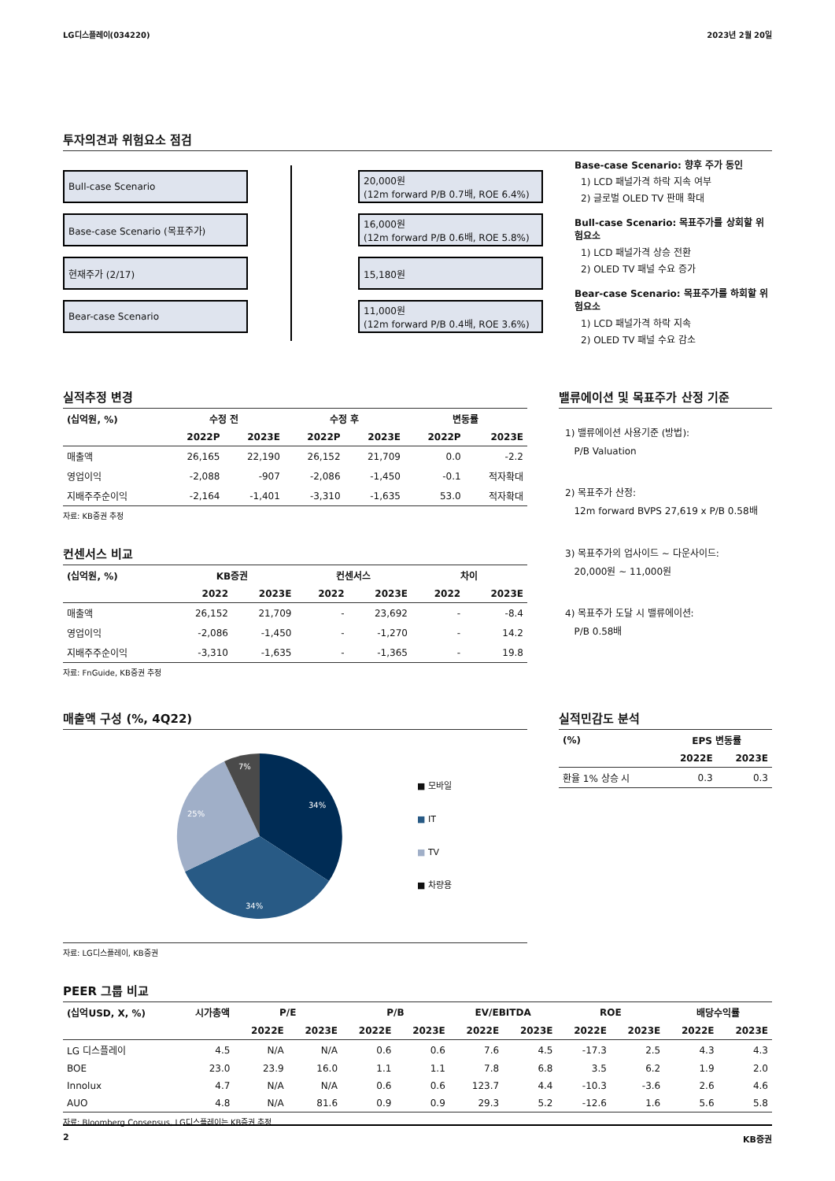LG디스플레이(034220) 2023년 2월 20일
투자의견과 위험요소 점검
Bull-case Scenario
Base-case Scenario (목표주가)
현재주가 (2/17)
Bear-case Scenario
20,000원
(12m forward P/B 0.7배, ROE 6.4%)
16,000원
(12m forward P/B 0.6배, ROE 5.8%)
15,180원
11,000원
(12m forward P/B 0.4배, ROE 3.6%)
Base-case Scenario: 향후 주가 동인
1) LCD 패널가격 하락 지속 여부
2) 글로벌 OLED TV 판매 확대
Bull-case Scenario: 목표주가를 상회할 위험요소
1) LCD 패널가격 상승 전환
2) OLED TV 패널 수요 증가
Bear-case Scenario: 목표주가를 하회할 위험요소
1) LCD 패널가격 하락 지속
2) OLED TV 패널 수요 감소
실적추정 변경
| (십억원, %) | 수정 전 | | 수정 후 | | 변동률 | |
| --- | --- | --- | --- | --- | --- | --- |
| | 2022P | 2023E | 2022P | 2023E | 2022P | 2023E |
| 매출액 | 26,165 | 22,190 | 26,152 | 21,709 | 0.0 | -2.2 |
| 영업이익 | -2,088 | -907 | -2,086 | -1,450 | -0.1 | 적자확대 |
| 지배주주순이익 | -2,164 | -1,401 | -3,310 | -1,635 | 53.0 | 적자확대 |
자료: KB증권 추정
컨센서스 비교
| (십억원, %) | KB증권 | | 컨센서스 | | 차이 | |
| --- | --- | --- | --- | --- | --- | --- |
| | 2022 | 2023E | 2022 | 2023E | 2022 | 2023E |
| 매출액 | 26,152 | 21,709 | - | 23,692 | - | -8.4 |
| 영업이익 | -2,086 | -1,450 | - | -1,270 | - | 14.2 |
| 지배주주순이익 | -3,310 | -1,635 | - | -1,365 | - | 19.8 |
자료: FnGuide, KB증권 추정
밸류에이션 및 목표주가 산정 기준
1) 밸류에이션 사용기준 (방법):
P/B Valuation
2) 목표주가 산정:
12m forward BVPS 27,619 x P/B 0.58배
3) 목표주가의 업사이드 ~ 다운사이드:
20,000원 ~ 11,000원
4) 목표주가 도달 시 밸류에이션:
P/B 0.58배
매출액 구성 (%, 4Q22)
34%
34%
25%
7%
■ 모바일
■ IT
■ TV
■ 차량용
자료: LG디스플레이, KB증권
실적민감도 분석
| (%) | EPS 변동률 | |
| --- | --- | --- |
| | 2022E | 2023E |
| 환율 1% 상승 시 | 0.3 | 0.3 |
PEER 그룹 비교
| (십억USD, X, %) | 시가총액 | P/E | | P/B | | EV/EBITDA | | ROE | | 배당수익률 | |
| --- | --- | --- | --- | --- | --- | --- | --- | --- | --- | --- | --- |
| | | 2022E | 2023E | 2022E | 2023E | 2022E | 2023E | 2022E | 2023E | 2022E | 2023E |
| LG 디스플레이 | 4.5 | N/A | N/A | 0.6 | 0.6 | 7.6 | 4.5 | -17.3 | 2.5 | 4.3 | 4.3 |
| BOE | 23.0 | 23.9 | 16.0 | 1.1 | 1.1 | 7.8 | 6.8 | 3.5 | 6.2 | 1.9 | 2.0 |
| Innolux | 4.7 | N/A | N/A | 0.6 | 0.6 | 123.7 | 4.4 | -10.3 | -3.6 | 2.6 | 4.6 |
| AUO | 4.8 | N/A | 81.6 | 0.9 | 0.9 | 29.3 | 5.2 | -12.6 | 1.6 | 5.6 | 5.8 |
자료: Bloomberg Consensus, LG디스플레이는 KB증권 추정
2 KB증권